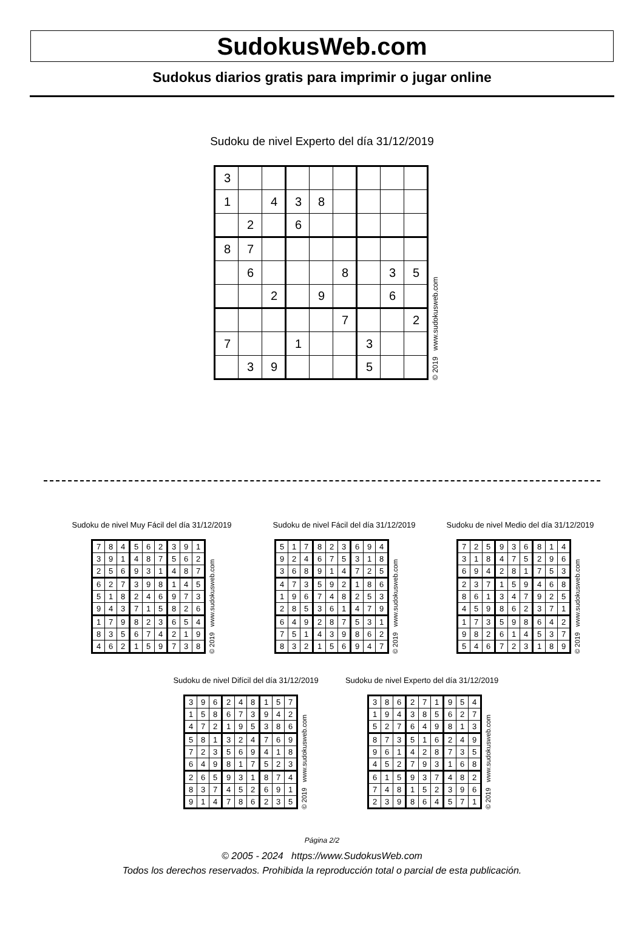SudokusWeb.com
Sudokus diarios gratis para imprimir o jugar online
Sudoku de nivel Experto del día 31/12/2019
| 3 | | | | | | | | |
| 1 | | 4 | 3 | 8 | | | | |
| | 2 | | 6 | | | | | |
| 8 | 7 | | | | | | | |
| | 6 | | | | 8 | | 3 | 5 |
| | | 2 | | 9 | | | 6 | |
| | | | | | 7 | | | 2 |
| 7 | | | 1 | | | 3 | | |
| | 3 | 9 | | | | 5 | | |
© 2019 www.sudokusweb.com
Sudoku de nivel Muy Fácil del día 31/12/2019
| 7 | 8 | 4 | 5 | 6 | 2 | 3 | 9 | 1 |
| 3 | 9 | 1 | 4 | 8 | 7 | 5 | 6 | 2 |
| 2 | 5 | 6 | 9 | 3 | 1 | 4 | 8 | 7 |
| 6 | 2 | 7 | 3 | 9 | 8 | 1 | 4 | 5 |
| 5 | 1 | 8 | 2 | 4 | 6 | 9 | 7 | 3 |
| 9 | 4 | 3 | 7 | 1 | 5 | 8 | 2 | 6 |
| 1 | 7 | 9 | 8 | 2 | 3 | 6 | 5 | 4 |
| 8 | 3 | 5 | 6 | 7 | 4 | 2 | 1 | 9 |
| 4 | 6 | 2 | 1 | 5 | 9 | 7 | 3 | 8 |
© 2019 www.sudokusweb.com
Sudoku de nivel Fácil del día 31/12/2019
| 5 | 1 | 7 | 8 | 2 | 3 | 6 | 9 | 4 |
| 9 | 2 | 4 | 6 | 7 | 5 | 3 | 1 | 8 |
| 3 | 6 | 8 | 9 | 1 | 4 | 7 | 2 | 5 |
| 4 | 7 | 3 | 5 | 9 | 2 | 1 | 8 | 6 |
| 1 | 9 | 6 | 7 | 4 | 8 | 2 | 5 | 3 |
| 2 | 8 | 5 | 3 | 6 | 1 | 4 | 7 | 9 |
| 6 | 4 | 9 | 2 | 8 | 7 | 5 | 3 | 1 |
| 7 | 5 | 1 | 4 | 3 | 9 | 8 | 6 | 2 |
| 8 | 3 | 2 | 1 | 5 | 6 | 9 | 4 | 7 |
© 2019 www.sudokusweb.com
Sudoku de nivel Medio del día 31/12/2019
| 7 | 2 | 5 | 9 | 3 | 6 | 8 | 1 | 4 |
| 3 | 1 | 8 | 4 | 7 | 5 | 2 | 9 | 6 |
| 6 | 9 | 4 | 2 | 8 | 1 | 7 | 5 | 3 |
| 2 | 3 | 7 | 1 | 5 | 9 | 4 | 6 | 8 |
| 8 | 6 | 1 | 3 | 4 | 7 | 9 | 2 | 5 |
| 4 | 5 | 9 | 8 | 6 | 2 | 3 | 7 | 1 |
| 1 | 7 | 3 | 5 | 9 | 8 | 6 | 4 | 2 |
| 9 | 8 | 2 | 6 | 1 | 4 | 5 | 3 | 7 |
| 5 | 4 | 6 | 7 | 2 | 3 | 1 | 8 | 9 |
© 2019 www.sudokusweb.com
Sudoku de nivel Difícil del día 31/12/2019
| 3 | 9 | 6 | 2 | 4 | 8 | 1 | 5 | 7 |
| 1 | 5 | 8 | 6 | 7 | 3 | 9 | 4 | 2 |
| 4 | 7 | 2 | 1 | 9 | 5 | 3 | 8 | 6 |
| 5 | 8 | 1 | 3 | 2 | 4 | 7 | 6 | 9 |
| 7 | 2 | 3 | 5 | 6 | 9 | 4 | 1 | 8 |
| 6 | 4 | 9 | 8 | 1 | 7 | 5 | 2 | 3 |
| 2 | 6 | 5 | 9 | 3 | 1 | 8 | 7 | 4 |
| 8 | 3 | 7 | 4 | 5 | 2 | 6 | 9 | 1 |
| 9 | 1 | 4 | 7 | 8 | 6 | 2 | 3 | 5 |
© 2019 www.sudokusweb.com
Sudoku de nivel Experto del día 31/12/2019
| 3 | 8 | 6 | 2 | 7 | 1 | 9 | 5 | 4 |
| 1 | 9 | 4 | 3 | 8 | 5 | 6 | 2 | 7 |
| 5 | 2 | 7 | 6 | 4 | 9 | 8 | 1 | 3 |
| 8 | 7 | 3 | 5 | 1 | 6 | 2 | 4 | 9 |
| 9 | 6 | 1 | 4 | 2 | 8 | 7 | 3 | 5 |
| 4 | 5 | 2 | 7 | 9 | 3 | 1 | 6 | 8 |
| 6 | 1 | 5 | 9 | 3 | 7 | 4 | 8 | 2 |
| 7 | 4 | 8 | 1 | 5 | 2 | 3 | 9 | 6 |
| 2 | 3 | 9 | 8 | 6 | 4 | 5 | 7 | 1 |
© 2019 www.sudokusweb.com
Página 2/2
© 2005 - 2024 https://www.SudokusWeb.com
Todos los derechos reservados. Prohibida la reproducción total o parcial de esta publicación.